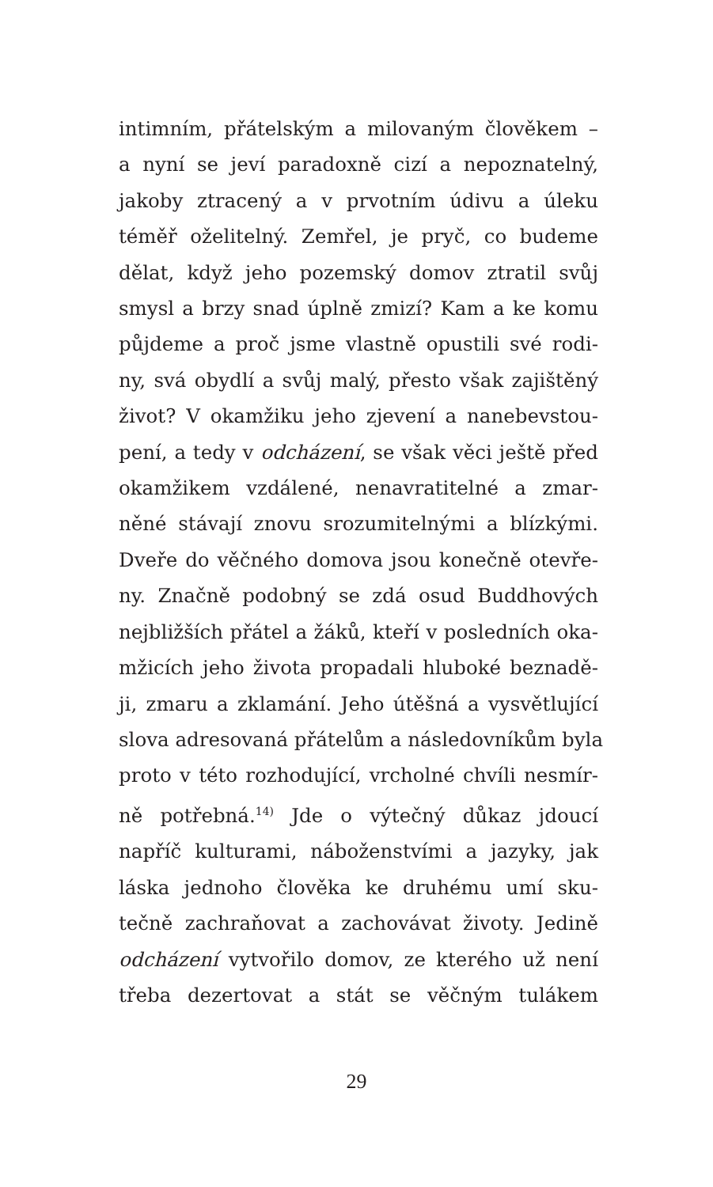intimním, přátelským a milovaným člověkem –
a nyní se jeví paradoxně cizí a nepoznatelný,
jakoby ztracený a v prvotním údivu a úleku
téměř oželitelný. Zemřel, je pryč, co budeme
dělat, když jeho pozemský domov ztratil svůj
smysl a brzy snad úplně zmizí? Kam a ke komu
půjdeme a proč jsme vlastně opustili své rodi-
ny, svá obydlí a svůj malý, přesto však zajištěný
život? V okamžiku jeho zjevení a nanebevstou-
pení, a tedy v odcházení, se však věci ještě před
okamžikem vzdálené, nenavratitelné a zmar-
něné stávají znovu srozumitelnými a blízkými.
Dveře do věčného domova jsou konečně otevře-
ny. Značně podobný se zdá osud Buddhových
nejbližších přátel a žáků, kteří v posledních oka-
mžicích jeho života propadali hluboké beznadě-
ji, zmaru a zklamání. Jeho útěšná a vysvětlující
slova adresovaná přátelům a následovníkům byla
proto v této rozhodující, vrcholné chvíli nesmír-
ně potřebná.<sup>14)</sup> Jde o výtečný důkaz jdoucí
napříč kulturami, náboženstvími a jazyky, jak
láska jednoho člověka ke druhému umí sku-
tečně zachraňovat a zachovávat životy. Jedině
odcházení vytvořilo domov, ze kterého už není
třeba dezertovat a stát se věčným tulákem
29